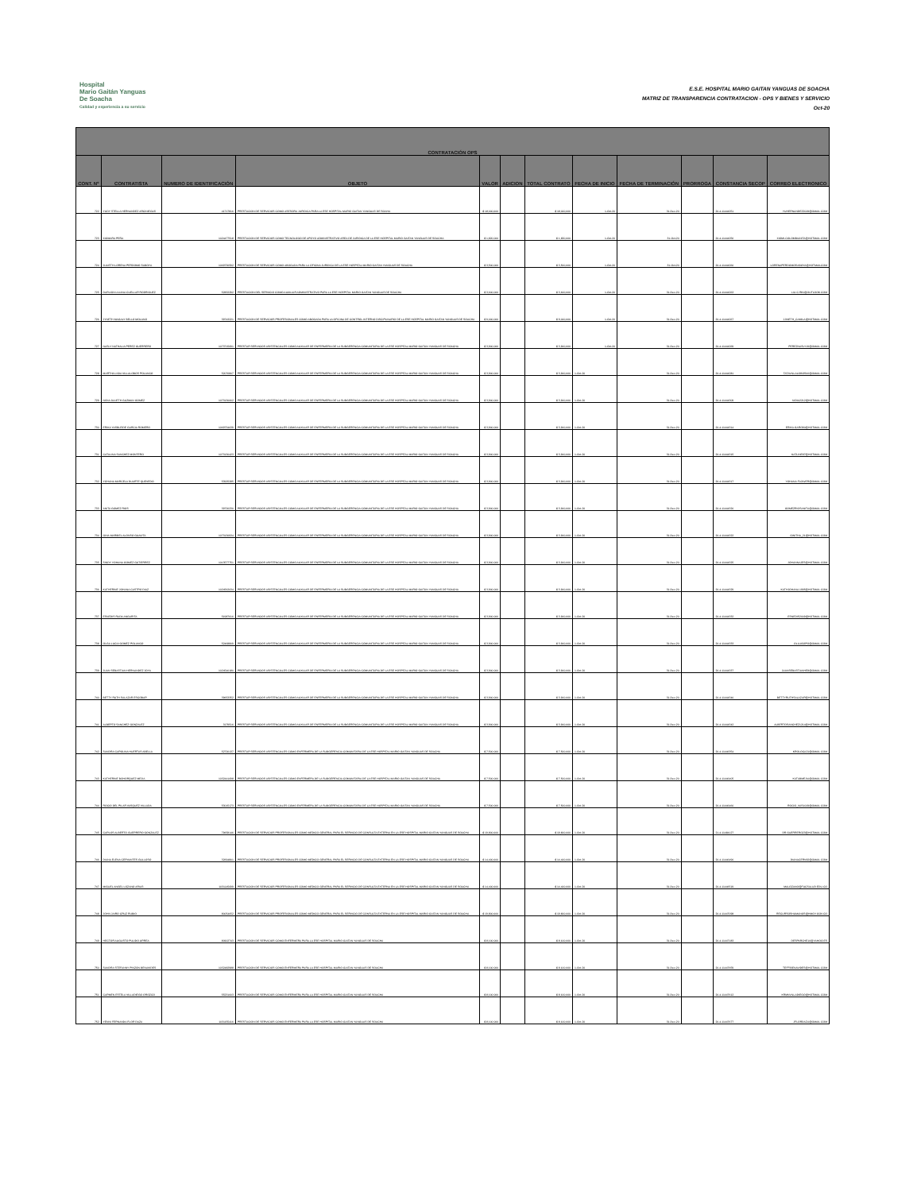Hospital
Mario Gaitán Yanguas
De Soacha
Calidad y experiencia a su servicio
E.S.E. HOSPITAL MARIO GAITAN YANGUAS DE SOACHA
MATRIZ DE TRANSPARENCIA CONTRATACION - OPS Y BIENES Y SERVICIO
Oct-20
| CONTRATACIÓN OPS | | | | | | | | | | | |
| --- | --- | --- | --- | --- | --- | --- | --- | --- | --- | --- | --- |
| CONT. Nº | CONTRATISTA | NUMERO DE IDENTIFICACIÓN | OBJETO | VALOR | ADICION | TOTAL CONTRATO | FECHA DE INICIO | FECHA DE TERMINACIÓN | PRORROGA | CONSTANCIA SECOP | CORREO ELECTRONICO |
| 722 | YUDY STELLA HERNANDEZ ARCINIEGAS | 41717816 | PRESTACION DE SERVICIOS COMO ASESORA JURIDICA PARA LA ESE HOSPITAL MARIO GAITAN YANGUAS DE SOAHA | $ 18,000,000 | | $ 18,000,000 | 1-Oct-20 | 31-Dec-20 | | 20-4-11444251 | YUHERNANDEZ2009@GMAIL.COM |
| 723 | XIOMARA PEÑA | 1024477518 | PRESTACION DE SERVICIOS COMO TECNOLOGO DE APOYO ADMINISTRATIVO AREA DE JURIDICA DE LA ESE HOSPITAL MARIO GAITAN YANGUAS DE SOACHA | $ 1,820,000 | | $ 1,820,000 | 1-Oct-20 | 31-Oct-20 | | 20-4-11444256 | XIOMI-COLOMBIANITA@HOTMAIL.COM |
| 724 | JULIETH LORENA PERDOMO SABOYA | 1069736592 | PRESTACION DE SERVICIOS COMO ABOGADA PARA LA OFICINA JURIDICA DE LA ESE HOSPITAL MARIO GAITAN YANGUAS DE SOACHA | $ 3,500,000 | | $ 3,500,000 | 1-Oct-20 | 31-Oct-20 | | 20-4-11444260 | LORENAPERDOMOSABOYA@HOTMAILCOM |
| 725 | DARLIGN LILIANA CUELLAR RODRIGUEZ | 52832292 | PRESTACION DEL SERVICIO COMO AUXILIAR ADMINISTRATIVO PARA LA ESE HOSPITAL MARIO GAITAN YANGUAS DE SOACHA | $ 3,600,000 | | $ 3,600,000 | 1-Oct-20 | 31-Dec-20 | | 20-4-11444263 | LILI.C.R81@OUTLOOK.COM |
| 726 | JYNETH MAGALY BELLO MOLANO | 39743221 | PRESTACION DE SERVICIOS PROFESIONALES COMO ABOGADA PARA LA OFICINA DE CONTROL INTERNO DISCIPLINARIO DE LA ESE HOSPITAL MARIO GAITAN YANGUAS DE SOACHA | $ 9,000,000 | | $ 9,000,000 | 1-Oct-20 | 31-Dec-20 | | 20-4-11444267 | JJINETH_CAMILA@HOTMAIL.COM |
| 727 | NASLY NATHALIA PEREZ GUERRERO | 1073715691 | PRESTAR SERVICIOS ASISTENCIALES COMO AUXILIAR DE ENFERMERIA DE LA SUBGERENCIA COMUNITARIA DE LA ESE HOSPITAL MARIO GAITAN YANGUAS DE SOACHA | $ 3,900,000 | | $ 3,900,000 | 1-Oct-20 | 31-Dec-20 | | 20-4-11444269 | PEREZNASLY19@GMAIL.COM |
| 728 | MARTHA LIGIA VILLALOBOS POLANCO | 52076807 | PRESTAR SERVICIOS ASISTENCIALES COMO AUXILIAR DE ENFERMERIA DE LA SUBGERENCIA COMUNITARIA DE LA ESE HOSPITAL MARIO GAITAN YANGUAS DE SOACHA | $ 3,900,000 | | $ 3,900,000 | 1-Oct-20 | 31-Dec-20 | | 20-4-11444281 | TATAVILLALOBOS06@GMAIL.COM |
| 729 | NIDIA JULIETH GUZMAN GOMEZ | 1073130662 | PRESTAR SERVICIOS ASISTENCIALES COMO AUXILIAR DE ENFERMERIA DE LA SUBGERENCIA COMUNITARIA DE LA ESE HOSPITAL MARIO GAITAN YANGUAS DE SOACHA | $ 3,900,000 | | $ 3,900,000 | 1-Oct-20 | 31-Dec-20 | | 20-4-11444309 | NIDIA2212@HOTMAIL.COM |
| 730 | ERIKA YASBLEIDE GARCIA ROMERO | 1069734039 | PRESTAR SERVICIOS ASISTENCIALES COMO AUXILIAR DE ENFERMERIA DE LA SUBGERENCIA COMUNITARIA DE LA ESE HOSPITAL MARIO GAITAN YANGUAS DE SOACHA | $ 3,900,000 | | $ 3,900,000 | 1-Oct-20 | 31-Dec-20 | | 20-4-11444314 | ERIKA.GARO90@HOTMAIL.COM |
| 731 | CATALINA SANCHEZ MONTERO | 1073130423 | PRESTAR SERVICIOS ASISTENCIALES COMO AUXILIAR DE ENFERMERIA DE LA SUBGERENCIA COMUNITARIA DE LA ESE HOSPITAL MARIO GAITAN YANGUAS DE SOACHA | $ 3,900,000 | | $ 3,900,000 | 1-Oct-20 | 31-Dec-20 | | 20-4-11444315 | KATLINE87@HOTMAIL.COM |
| 732 | YOHANA MARCELA DUARTE QUEVEDO | 53925285 | PRESTAR SERVICIOS ASISTENCIALES COMO AUXILIAR DE ENFERMERIA DE LA SUBGERENCIA COMUNITARIA DE LA ESE HOSPITAL MARIO GAITAN YANGUAS DE SOACHA | $ 3,900,000 | | $ 3,900,000 | 1-Oct-20 | 31-Dec-20 | | 20-4-11444317 | YOHANA.FLOWER@GMAIL.COM |
| 733 | ANITA GOMEZ RIOS | 39726230 | PRESTAR SERVICIOS ASISTENCIALES COMO AUXILIAR DE ENFERMERIA DE LA SUBGERENCIA COMUNITARIA DE LA ESE HOSPITAL MARIO GAITAN YANGUAS DE SOACHA | $ 3,900,000 | | $ 3,900,000 | 1-Oct-20 | 31-Dec-20 | | 20-4-11444320 | GOMEZRIOSANITA@GMAIL.COM |
| 734 | GINA MARIBEL ALONSO GUAVITA | 1073130934 | PRESTAR SERVICIOS ASISTENCIALES COMO AUXILIAR DE ENFERMERIA DE LA SUBGERENCIA COMUNITARIA DE LA ESE HOSPITAL MARIO GAITAN YANGUAS DE SOACHA | $ 3,900,000 | | $ 3,900,000 | 1-Oct-20 | 31-Dec-20 | | 20-4-11444322 | GINITHA_21@HOTMAIL.COM |
| 735 | SINDY YOHANA GOMEZ GUTIERREZ | 1013577751 | PRESTAR SERVICIOS ASISTENCIALES COMO AUXILIAR DE ENFERMERIA DE LA SUBGERENCIA COMUNITARIA DE LA ESE HOSPITAL MARIO GAITAN YANGUAS DE SOACHA | $ 3,900,000 | | $ 3,900,000 | 1-Oct-20 | 31-Dec-20 | | 20-4-11444325 | JOHANNAJES@HOTMAIL.COM |
| 736 | KATHERINE JOHANA CASTRO DIAZ | 1024562034 | PRESTAR SERVICIOS ASISTENCIALES COMO AUXILIAR DE ENFERMERIA DE LA SUBGERENCIA COMUNITARIA DE LA ESE HOSPITAL MARIO GAITAN YANGUAS DE SOACHA | $ 3,900,000 | | $ 3,900,000 | 1-Oct-20 | 31-Dec-20 | | 20-4-11444329 | KATHJOHANA.1995@HOTMAIL.COM |
| 737 | ESNEDIS RADA ANGARITA | 51987616 | PRESTAR SERVICIOS ASISTENCIALES COMO AUXILIAR DE ENFERMERIA DE LA SUBGERENCIA COMUNITARIA DE LA ESE HOSPITAL MARIO GAITAN YANGUAS DE SOACHA | $ 3,900,000 | | $ 3,900,000 | 1-Oct-20 | 31-Dec-20 | | 20-4-11444332 | ESNEDIS2009@HOTMAIL.COM |
| 738 | OLGA LUCIA GOMEZ POLANCO | 52468809 | PRESTAR SERVICIOS ASISTENCIALES COMO AUXILIAR DE ENFERMERIA DE LA SUBGERENCIA COMUNITARIA DE LA ESE HOSPITAL MARIO GAITAN YANGUAS DE SOACHA | $ 3,900,000 | | $ 3,900,000 | 1-Oct-20 | 31-Dec-20 | | 20-4-11444333 | OLLUGOPO@GMAIL.COM |
| 739 | JUAN SEBASTIAN HERNANDEZ JOYA | 1024540180 | PRESTAR SERVICIOS ASISTENCIALES COMO AUXILIAR DE ENFERMERIA DE LA SUBGERENCIA COMUNITARIA DE LA ESE HOSPITAL MARIO GAITAN YANGUAS DE SOACHA | $ 3,900,000 | | $ 3,900,000 | 1-Oct-20 | 31-Dec-20 | | 20-4-11444337 | JUANSEBASTIANHE8@GMAIL.COM |
| 740 | BETTY RUTH SALAZAR ESCOBAR | 39653352 | PRESTAR SERVICIOS ASISTENCIALES COMO AUXILIAR DE ENFERMERIA DE LA SUBGERENCIA COMUNITARIA DE LA ESE HOSPITAL MARIO GAITAN YANGUAS DE SOACHA | $ 3,900,000 | | $ 3,900,000 | 1-Oct-20 | 31-Dec-20 | | 20-4-11444340 | BETTYRUTHSALAZAR@HOTMAIL.COM |
| 741 | ALBERTO SANCHEZ GONZALEZ | 3179516 | PRESTAR SERVICIOS ASISTENCIALES COMO AUXILIAR DE ENFERMERIA DE LA SUBGERENCIA COMUNITARIA DE LA ESE HOSPITAL MARIO GAITAN YANGUAS DE SOACHA | $ 3,900,000 | | $ 3,900,000 | 1-Oct-20 | 31-Dec-20 | | 20-4-11444342 | ALBERTOSANCHEZ1214@HOTMAIL.COM |
| 742 | SANDRA CAROLINA HUERTAS ABELLA | 52726137 | PRESTAR SERVICIOS ASISTENCIALES COMO ENFERMERA DE LA SUBGERENCIA COMUNITARIA DE LA ESE HOSPITAL MARIO GAITAN YANGUAS DE SOACHA | $ 7,500,000 | | $ 7,500,000 | 1-Oct-20 | 31-Dec-20 | | 20-4-11446354 | KROLOCA21@GMAIL.COM |
| 743 | KATHERINE BOHORQUEZ MEJIA | 1032441098 | PRESTAR SERVICIOS ASISTENCIALES COMO ENFERMERA DE LA SUBGERENCIA COMUNITARIA DE LA ESE HOSPITAL MARIO GAITAN YANGUAS DE SOACHA | $ 7,500,000 | | $ 7,500,000 | 1-Oct-20 | 31-Dec-20 | | 20-4-11446405 | KATABMEJIA@GMAIL.COM |
| 744 | ROCIO DEL PILAR VASQUEZ VILLADA | 53015173 | PRESTAR SERVICIOS ASISTENCIALES COMO ENFERMERA DE LA SUBGERENCIA COMUNITARIA DE LA ESE HOSPITAL MARIO GAITAN YANGUAS DE SOACHA | $ 7,500,000 | | $ 7,500,000 | 1-Oct-20 | 31-Dec-20 | | 20-4-11446460 | ROCIO_VAS1009@GMAIL.COM |
| 745 | CARLOS ALBERTO GUERRERO GONZALEZ | 79658146 | PRESTACION DE SERVICIOS PROFESIONALES COMO MEDICO GENERAL PARA EL SERVICIO DE CONSULTA EXTERNA EN LA ESE HOSPITAL MARIO GAITAN YANGUAS DE SOACHA | $ 19,800,000 | | $ 19,800,000 | 1-Oct-20 | 31-Dec-20 | | 21-4-11484127 | DR.GUERRERO23@HOTMAIL.COM |
| 746 | DIANA ELENA CERVANTES GULLOSO | 32694801 | PRESTACION DE SERVICIOS PROFESIONALES COMO MEDICO GENERAL PARA EL SERVICIO DE CONSULTA EXTERNA EN LA ESE HOSPITAL MARIO GAITAN YANGUAS DE SOACHA | $ 14,400,000 | | $ 14,400,000 | 1-Oct-20 | 31-Dec-20 | | 20-4-11446490 | DIANACERV82@GMAIL.COM |
| 747 | MIGUEL ANGEL LOZANO ARIAS | 1031145099 | PRESTACION DE SERVICIOS PROFESIONALES COMO MEDICO GENERAL PARA EL SERVICIO DE CONSULTA EXTERNA EN LA ESE HOSPITAL MARIO GAITAN YANGUAS DE SOACHA | $ 14,400,000 | | $ 14,400,000 | 1-Oct-20 | 31-Dec-20 | | 20-4-11446519 | MALOZANO@FUCSALUD.EDU.CO |
| 748 | JOHN JAIRO CRUZ RUBIO | 80054652 | PRESTACION DE SERVICIOS PROFESIONALES COMO MEDICO GENERAL PARA EL SERVICIO DE CONSULTA EXTERNA EN LA ESE HOSPITAL MARIO GAITAN YANGUAS DE SOACHA | $ 19,800,000 | | $ 19,800,000 | 1-Oct-20 | 31-Dec-20 | | 20-4-11447098 | RECURSOSHUMANOS@HMGY.GOV.CO |
| 749 | HECTOR AUGUSTO PULIDO URREA | 80902743 | PRESTACION DE SERVICIOS COMO ENFERMERA PARA LA ESE HOSPITAL MARIO GAITAN YANGUAS DE SOACHA | $ 8,100,000 | | $ 8,100,000 | 1-Oct-20 | 31-Dec-20 | | 20-4-11447183 | DESPARCHE16@YAHOO.ES |
| 750 | SANDRA STEFANNY PINZON BENAVIDES | 1032482988 | PRESTACION DE SERVICIOS COMO ENFERMERA PARA LA ESE HOSPITAL MARIO GAITAN YANGUAS DE SOACHA | $ 8,100,000 | | $ 8,100,000 | 1-Oct-20 | 31-Dec-20 | | 20-4-11447659 | TEFFIBENAVIDES@HOTMAIL.COM |
| 751 | CARMEN ESTELA VILLADIEGO OROZCO | 55231603 | PRESTACION DE SERVICIOS COMO ENFERMERA PARA LA ESE HOSPITAL MARIO GAITAN YANGUAS DE SOACHA | $ 8,100,000 | | $ 8,100,000 | 1-Oct-20 | 31-Dec-20 | | 20-4-11447612 | KRMNVILLADIEGO@HOTMAIL.COM |
| 752 | YENNI FERNANDA FLOR DAZA | 1031155416 | PRESTACION DE SERVICIOS COMO ENFERMERA PARA LA ESE HOSPITAL MARIO GAITAN YANGUAS DE SOACHA | $ 8,100,000 | | $ 8,100,000 | 1-Oct-20 | 31-Dec-20 | | 20-4-11447677 | JFLORDAZA@GMAIL.COM |